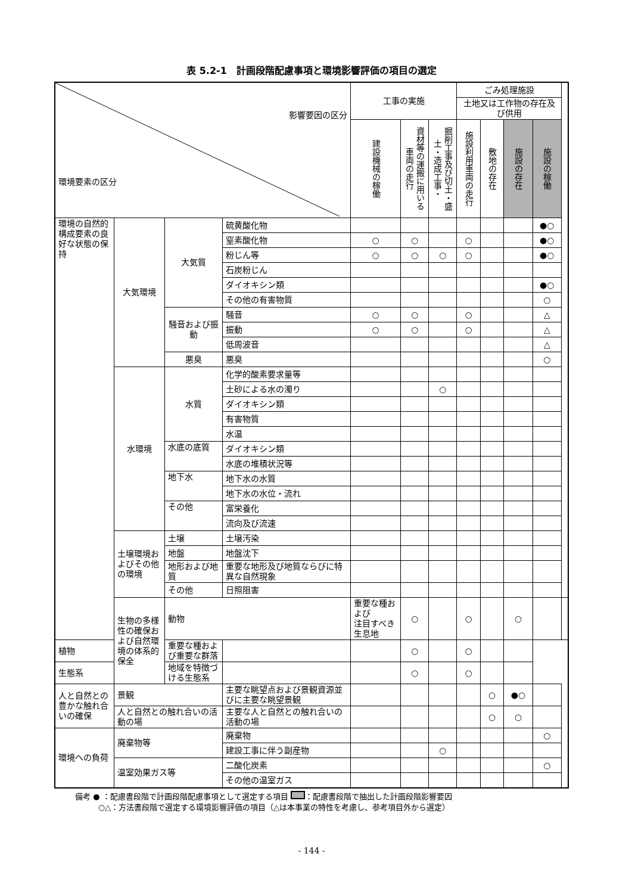表 5.2-1　計画段階配慮事項と環境影響評価の項目の選定
| 影響要因の区分 環境要素の区分 | | | | 工事の実施 | | | ごみ処理施設 | | | | |
| --- | --- | --- | --- | --- | --- | --- | --- | --- | --- | --- | --- |
| | | | | | | | 土地又は工作物の存在及び供用 | | | | |
| | | | | 建設機械の稼働 | 資材等の運搬に用いる車両の走行 | 掘削工事及び切土・盛土・造成工事・ | 施設利用車両の走行 | 敷地の存在 | 施設の存在 | 施設の稼働 | |
| 環境の自然的構成要素の良好な状態の保持 | 大気環境 | 大気質 | 硫黄酸化物 | | | | | | | ●○ | |
| | | | 窒素酸化物 | ○ | ○ | | ○ | | | ●○ | |
| | | | 粉じん等 | ○ | ○ | ○ | ○ | | | ●○ | |
| | | | 石炭粉じん | | | | | | | | |
| | | | ダイオキシン類 | | | | | | | ●○ | |
| | | | その他の有害物質 | | | | | | | ○ | |
| | | 騒音および振動 | 騒音 | ○ | ○ | | ○ | | | △ | |
| | | | 振動 | ○ | ○ | | ○ | | | △ | |
| | | | 低周波音 | | | | | | | △ | |
| | | 悪臭 | 悪臭 | | | | | | | ○ | |
| | 水環境 | 水質 | 化学的酸素要求量等 | | | | | | | | |
| | | | 土砂による水の濁り | | | ○ | | | | | |
| | | | ダイオキシン類 | | | | | | | | |
| | | | 有害物質 | | | | | | | | |
| | | | 水温 | | | | | | | | |
| | | 水底の底質 | ダイオキシン類 | | | | | | | | |
| | | | 水底の堆積状況等 | | | | | | | | |
| | | 地下水 | 地下水の水質 | | | | | | | | |
| | | | 地下水の水位・流れ | | | | | | | | |
| | | その他 | 富栄養化 | | | | | | | | |
| | | | 流向及び流速 | | | | | | | | |
| | 土壌環境およびその他の環境 | 土壌 | 土壌汚染 | | | | | | | | |
| | | 地盤 | 地盤沈下 | | | | | | | | |
| | | 地形および地質 | 重要な地形及び地質ならびに特異な自然現象 | | | | | | | | |
| | | その他 | 日照阻害 | | | | | | | | |
| | 生物の多様性の確保および自然環境の体系的保全 | 動物 | | 重要な種および 注目すべき生息地 | ○ | | ○ | | ○ | | |
| 植物 | | 重要な種および重要な群落 | | | ○ | | ○ | | | | |
| 生態系 | | 地域を特徴づける生態系 | | | ○ | | ○ | | | | |
| 人と自然との豊かな触れ合いの確保 | 景観 | | 主要な眺望点および景観資源並びに主要な眺望景観 | | | | | ○ | ●○ | | |
| | 人と自然との触れ合いの活動の場 | | 主要な人と自然との触れ合いの活動の場 | | | | | ○ | ○ | | |
| 環境への負荷 | 廃棄物等 | | 廃棄物 | | | | | | | ○ | |
| | | | 建設工事に伴う副産物 | | | ○ | | | | | |
| | 温室効果ガス等 | | 二酸化炭素 | | | | | | | ○ | |
| | | | その他の温室ガス | | | | | | | | |
備考 ● ：配慮書段階で計画段階配慮事項として選定する項目 ：配慮書段階で抽出した計画段階影響要因
　　　○△：方法書段階で選定する環境影響評価の項目（△は本事業の特性を考慮し、参考項目外から選定）
- 144 -